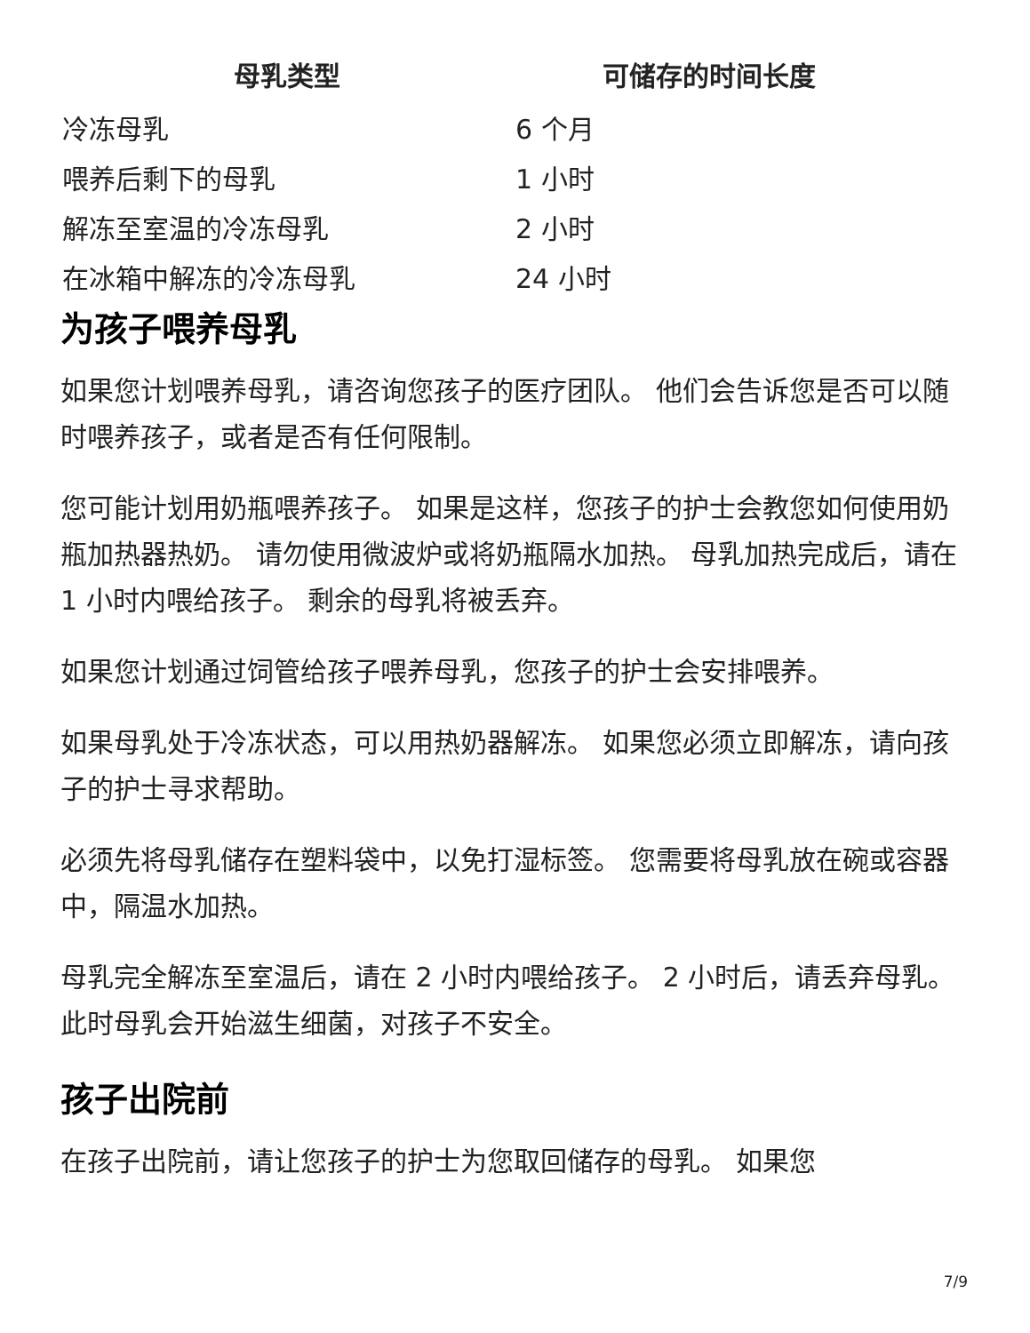| 母乳类型 | 可储存的时间长度 |
| --- | --- |
| 冷冻母乳 | 6 个月 |
| 喂养后剩下的母乳 | 1 小时 |
| 解冻至室温的冷冻母乳 | 2 小时 |
| 在冰箱中解冻的冷冻母乳 | 24 小时 |
为孩子喂养母乳
如果您计划喂养母乳，请咨询您孩子的医疗团队。 他们会告诉您是否可以随时喂养孩子，或者是否有任何限制。
您可能计划用奶瓶喂养孩子。 如果是这样，您孩子的护士会教您如何使用奶瓶加热器热奶。 请勿使用微波炉或将奶瓶隔水加热。 母乳加热完成后，请在 1 小时内喂给孩子。 剩余的母乳将被丢弃。
如果您计划通过饲管给孩子喂养母乳，您孩子的护士会安排喂养。
如果母乳处于冷冻状态，可以用热奶器解冻。 如果您必须立即解冻，请向孩子的护士寻求帮助。
必须先将母乳储存在塑料袋中，以免打湿标签。 您需要将母乳放在碗或容器中，隔温水加热。
母乳完全解冻至室温后，请在 2 小时内喂给孩子。 2 小时后，请丢弃母乳。 此时母乳会开始滋生细菌，对孩子不安全。
孩子出院前
在孩子出院前，请让您孩子的护士为您取回储存的母乳。 如果您
7/9